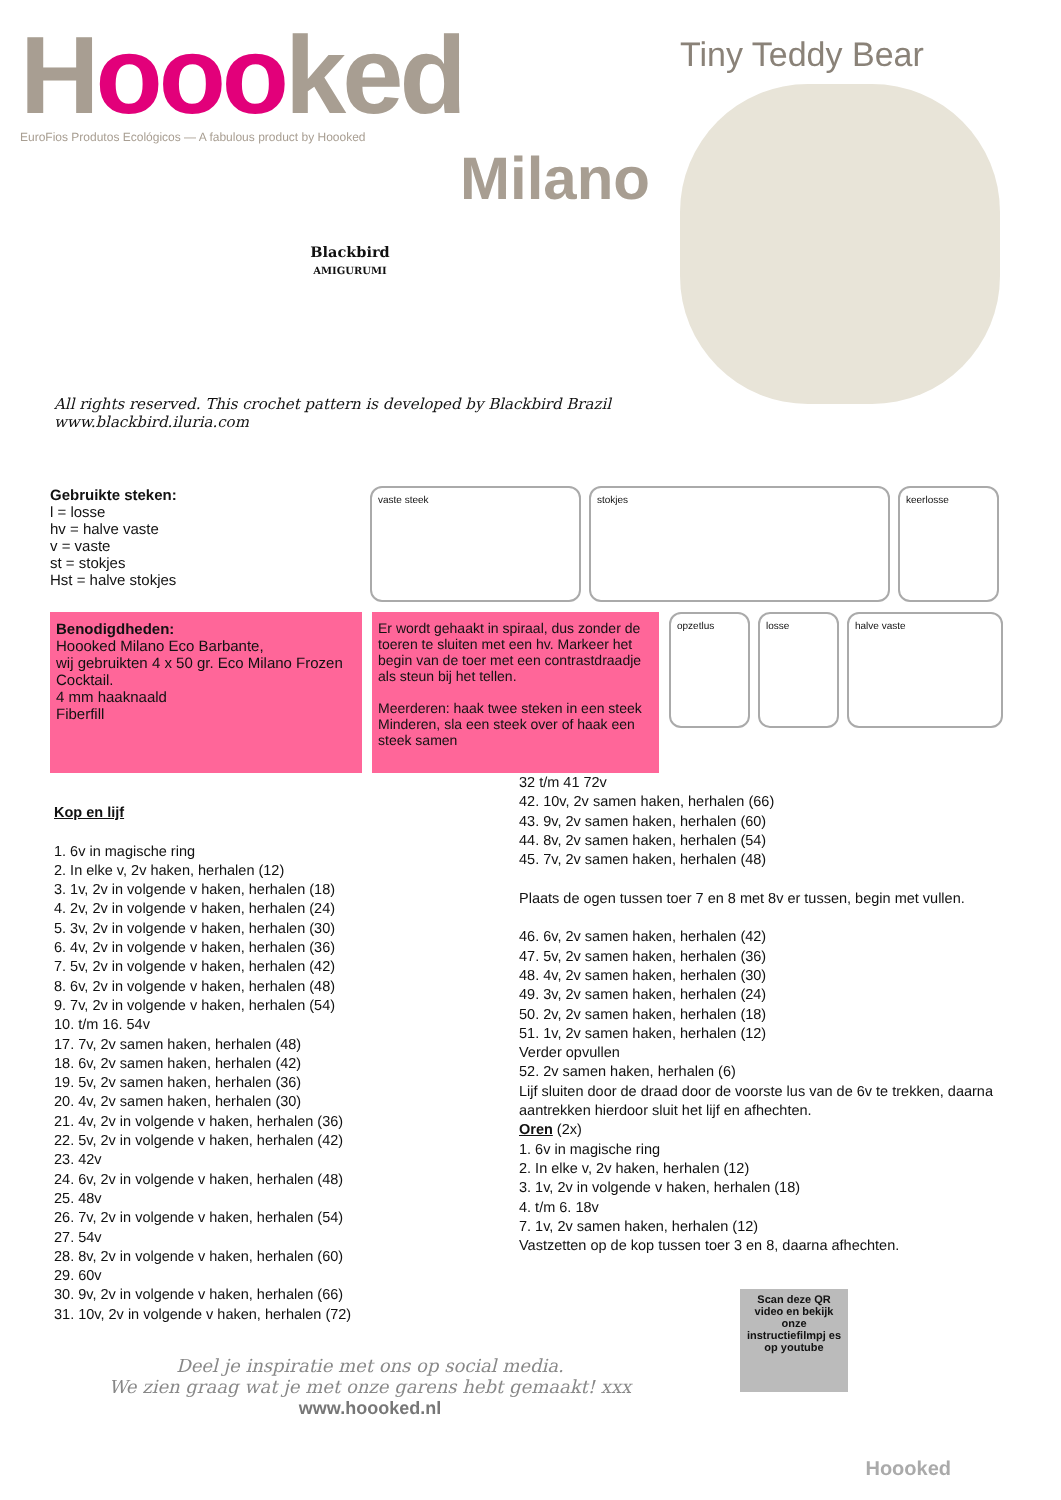Hoooked
EuroFios Produtos Ecológicos — A fabulous product by Hoooked
Milano
Blackbird
AMIGURUMI
Tiny Teddy Bear
All rights reserved. This crochet pattern is developed by Blackbird Brazil
www.blackbird.iluria.com
Gebruikte steken:
l = losse
hv = halve vaste
v = vaste
st = stokjes
Hst = halve stokjes
vaste steek stokjes keerlosse
Benodigdheden:
Hoooked Milano Eco Barbante,
wij gebruikten 4 x 50 gr. Eco Milano Frozen Cocktail.
4 mm haaknaald
Fiberfill
Er wordt gehaakt in spiraal, dus zonder de toeren te sluiten met een hv. Markeer het begin van de toer met een contrastdraadje als steun bij het tellen.
Meerderen: haak twee steken in een steek Minderen, sla een steek over of haak een steek samen
opzetlus losse halve vaste
Kop en lijf
1. 6v in magische ring
2. In elke v, 2v haken, herhalen (12)
3. 1v, 2v in volgende v haken, herhalen (18)
4. 2v, 2v in volgende v haken, herhalen (24)
5. 3v, 2v in volgende v haken, herhalen (30)
6. 4v, 2v in volgende v haken, herhalen (36)
7. 5v, 2v in volgende v haken, herhalen (42)
8. 6v, 2v in volgende v haken, herhalen (48)
9. 7v, 2v in volgende v haken, herhalen (54)
10. t/m 16. 54v
17. 7v, 2v samen haken, herhalen (48)
18. 6v, 2v samen haken, herhalen (42)
19. 5v, 2v samen haken, herhalen (36)
20. 4v, 2v samen haken, herhalen (30)
21. 4v, 2v in volgende v haken, herhalen (36)
22. 5v, 2v in volgende v haken, herhalen (42)
23. 42v
24. 6v, 2v in volgende v haken, herhalen (48)
25. 48v
26. 7v, 2v in volgende v haken, herhalen (54)
27. 54v
28. 8v, 2v in volgende v haken, herhalen (60)
29. 60v
30. 9v, 2v in volgende v haken, herhalen (66)
31. 10v, 2v in volgende v haken, herhalen (72)
32 t/m 41 72v
42. 10v, 2v samen haken, herhalen (66)
43. 9v, 2v samen haken, herhalen (60)
44. 8v, 2v samen haken, herhalen (54)
45. 7v, 2v samen haken, herhalen (48)
Plaats de ogen tussen toer 7 en 8 met 8v er tussen, begin met vullen.
46. 6v, 2v samen haken, herhalen (42)
47. 5v, 2v samen haken, herhalen (36)
48. 4v, 2v samen haken, herhalen (30)
49. 3v, 2v samen haken, herhalen (24)
50. 2v, 2v samen haken, herhalen (18)
51. 1v, 2v samen haken, herhalen (12)
Verder opvullen
52. 2v samen haken, herhalen (6)
Lijf sluiten door de draad door de voorste lus van de 6v te trekken, daarna aantrekken hierdoor sluit het lijf en afhechten.
Oren (2x)
1. 6v in magische ring
2. In elke v, 2v haken, herhalen (12)
3. 1v, 2v in volgende v haken, herhalen (18)
4. t/m 6. 18v
7. 1v, 2v samen haken, herhalen (12)
Vastzetten op de kop tussen toer 3 en 8, daarna afhechten.
Deel je inspiratie met ons op social media.
We zien graag wat je met onze garens hebt gemaakt! xxx
www.hoooked.nl
Scan deze QR video en bekijk onze instructiefilmpj es op youtube
Hoooked